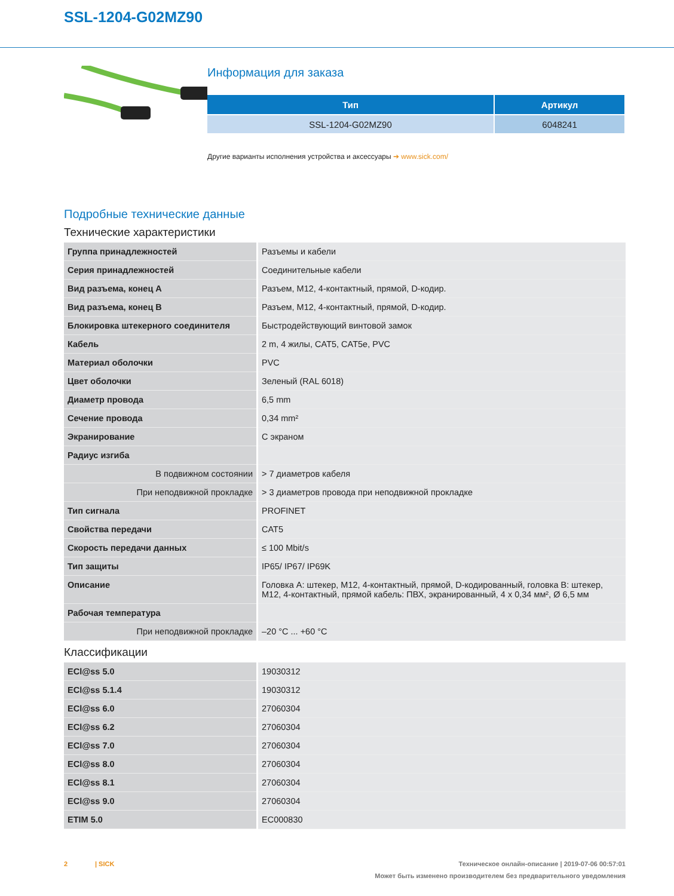SSL-1204-G02MZ90
Информация для заказа
| Тип | Артикул |
| --- | --- |
| SSL-1204-G02MZ90 | 6048241 |
Другие варианты исполнения устройства и аксессуары ➔ www.sick.com/
Подробные технические данные
Технические характеристики
| Группа принадлежностей | Разъемы и кабели |
| Серия принадлежностей | Соединительные кабели |
| Вид разъема, конец A | Разъем, M12, 4-контактный, прямой, D-кодир. |
| Вид разъема, конец B | Разъем, M12, 4-контактный, прямой, D-кодир. |
| Блокировка штекерного соединителя | Быстродействующий винтовой замок |
| Кабель | 2 m, 4 жилы, CAT5, CAT5e, PVC |
| Материал оболочки | PVC |
| Цвет оболочки | Зеленый (RAL 6018) |
| Диаметр провода | 6,5 mm |
| Сечение провода | 0,34 mm² |
| Экранирование | С экраном |
| Радиус изгиба | |
| В подвижном состоянии | > 7 диаметров кабеля |
| При неподвижной прокладке | > 3 диаметров провода при неподвижной прокладке |
| Тип сигнала | PROFINET |
| Свойства передачи | CAT5 |
| Скорость передачи данных | ≤ 100 Mbit/s |
| Тип защиты | IP65/ IP67/ IP69K |
| Описание | Головка A: штекер, M12, 4-контактный, прямой, D-кодированный, головка B: штекер, M12, 4-контактный, прямой кабель: ПВХ, экранированный, 4 x 0,34 мм², Ø 6,5 мм |
| Рабочая температура | |
| При неподвижной прокладке | –20 °C ... +60 °C |
Классификации
| ECl@ss 5.0 | 19030312 |
| ECl@ss 5.1.4 | 19030312 |
| ECl@ss 6.0 | 27060304 |
| ECl@ss 6.2 | 27060304 |
| ECl@ss 7.0 | 27060304 |
| ECl@ss 8.0 | 27060304 |
| ECl@ss 8.1 | 27060304 |
| ECl@ss 9.0 | 27060304 |
| ETIM 5.0 | EC000830 |
2 | SICK
Техническое онлайн-описание | 2019-07-06 00:57:01
Может быть изменено производителем без предварительного уведомления